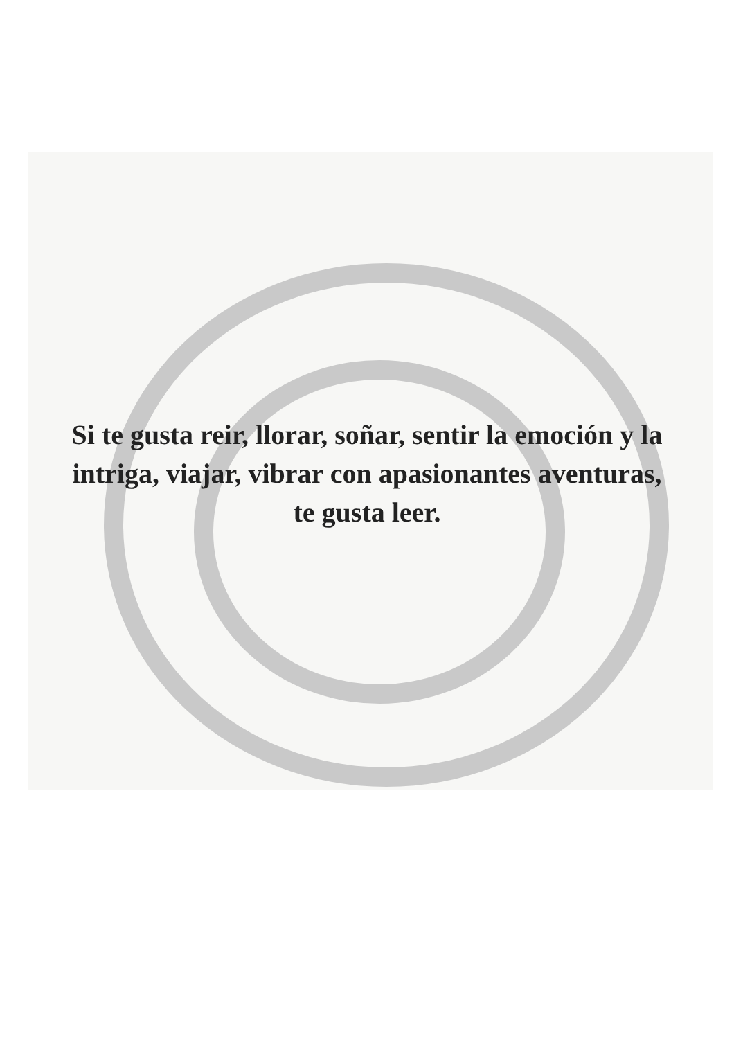Si te gusta reir, llorar, soñar, sentir la emoción y la intriga, viajar, vibrar con apasionantes aventuras, te gusta leer.